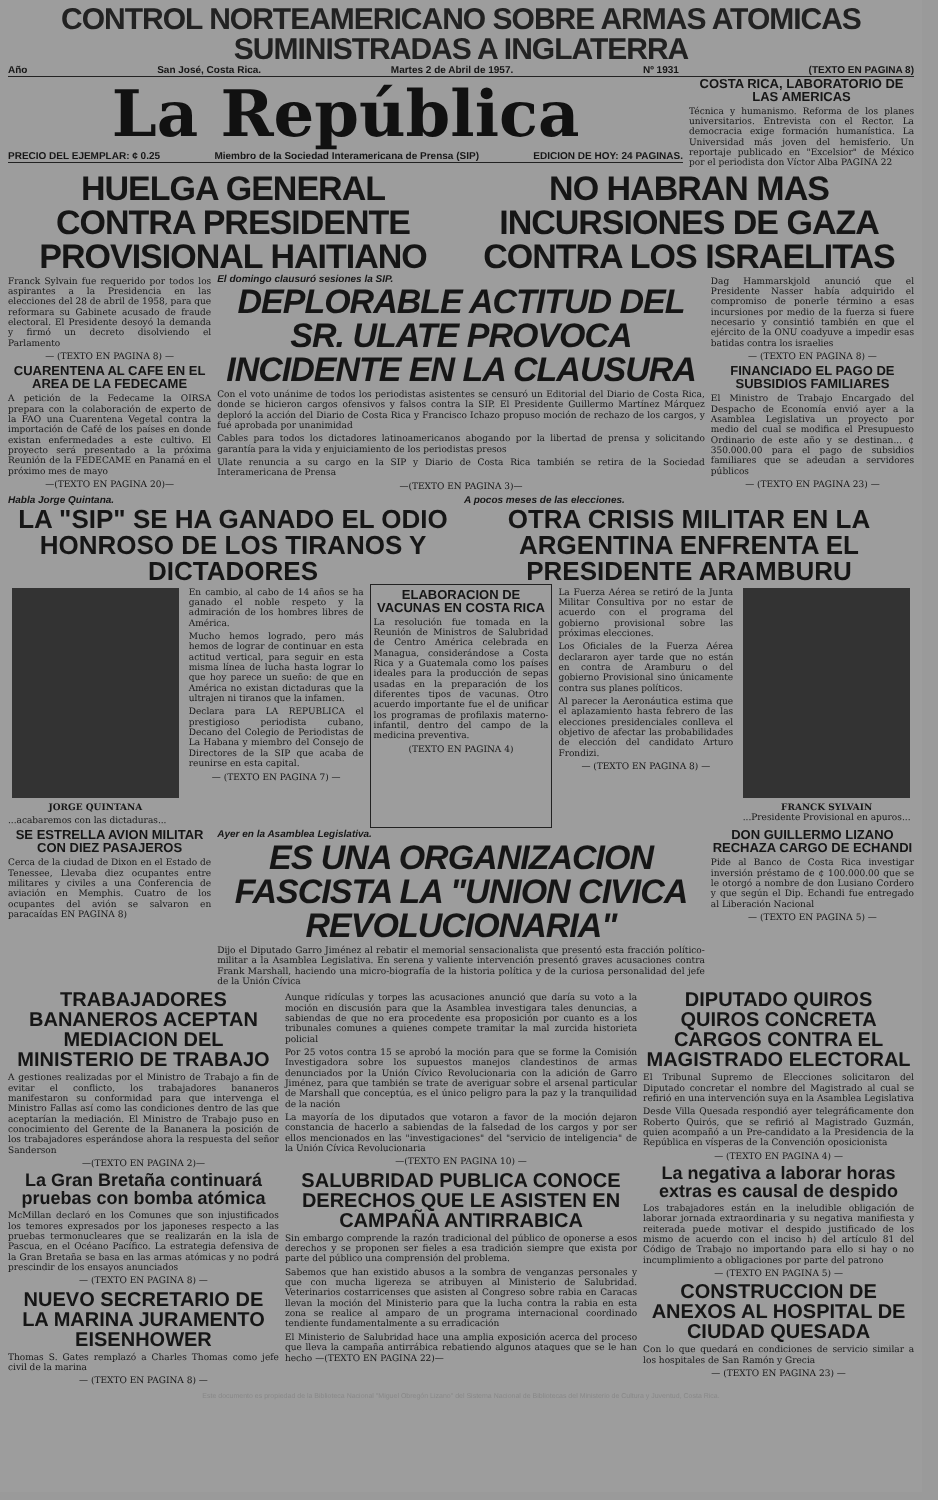CONTROL NORTEAMERICANO SOBRE ARMAS ATOMICAS SUMINISTRADAS A INGLATERRA
Año San José, Costa Rica. Martes 2 de Abril de 1957. Nº 1931 (TEXTO EN PAGINA 8)
La República
PRECIO DEL EJEMPLAR: ¢ 0.25 Miembro de la Sociedad Interamericana de Prensa (SIP) EDICION DE HOY: 24 PAGINAS.
COSTA RICA, LABORATORIO DE LAS AMERICAS
Técnica y humanismo. Reforma de los planes universitarios. Entrevista con el Rector. La democracia exige formación humanística. La Universidad más joven del hemisferio. Un reportaje publicado en "Excelsior" de México por el periodista don Víctor Alba PAGINA 22
HUELGA GENERAL CONTRA PRESIDENTE PROVISIONAL HAITIANO
NO HABRAN MAS INCURSIONES DE GAZA CONTRA LOS ISRAELITAS
Franck Sylvain fue requerido por todos los aspirantes a la Presidencia en las elecciones del 28 de abril de 1958, para que reformara su Gabinete acusado de fraude electoral. El Presidente desoyó la demanda y firmó un decreto disolviendo el Parlamento
— (TEXTO EN PAGINA 8) —
CUARENTENA AL CAFE EN EL AREA DE LA FEDECAME
A petición de la Fedecame la OIRSA prepara con la colaboración de experto de la FAO una Cuarentena Vegetal contra la importación de Café de los países en donde existan enfermedades a este cultivo. El proyecto será presentado a la próxima Reunión de la FEDECAME en Panamá en el próximo mes de mayo
—(TEXTO EN PAGINA 20)—
El domingo clausuró sesiones la SIP.
DEPLORABLE ACTITUD DEL SR. ULATE PROVOCA INCIDENTE EN LA CLAUSURA
Con el voto unánime de todos los periodistas asistentes se censuró un Editorial del Diario de Costa Rica, donde se hicieron cargos ofensivos y falsos contra la SIP. El Presidente Guillermo Martínez Márquez deploró la acción del Diario de Costa Rica y Francisco Ichazo propuso moción de rechazo de los cargos, y fué aprobada por unanimidad
Cables para todos los dictadores latinoamericanos abogando por la libertad de prensa y solicitando garantía para la vida y enjuiciamiento de los periodistas presos
Ulate renuncia a su cargo en la SIP y Diario de Costa Rica también se retira de la Sociedad Interamericana de Prensa
—(TEXTO EN PAGINA 3)—
Dag Hammarskjold anunció que el Presidente Nasser había adquirido el compromiso de ponerle término a esas incursiones por medio de la fuerza si fuere necesario y consintió también en que el ejército de la ONU coadyuve a impedir esas batidas contra los israelies
— (TEXTO EN PAGINA 8) —
FINANCIADO EL PAGO DE SUBSIDIOS FAMILIARES
El Ministro de Trabajo Encargado del Despacho de Economía envió ayer a la Asamblea Legislativa un proyecto por medio del cual se modifica el Presupuesto Ordinario de este año y se destinan... ¢ 350.000.00 para el pago de subsidios familiares que se adeudan a servidores públicos
— (TEXTO EN PAGINA 23) —
Habla Jorge Quintana.
LA "SIP" SE HA GANADO EL ODIO HONROSO DE LOS TIRANOS Y DICTADORES
A pocos meses de las elecciones.
OTRA CRISIS MILITAR EN LA ARGENTINA ENFRENTA EL PRESIDENTE ARAMBURU
JORGE QUINTANA
...acabaremos con las dictaduras...
En cambio, al cabo de 14 años se ha ganado el noble respeto y la admiración de los hombres libres de América.
Mucho hemos logrado, pero más hemos de lograr de continuar en esta actitud vertical, para seguir en esta misma línea de lucha hasta lograr lo que hoy parece un sueño: de que en América no existan dictaduras que la ultrajen ni tiranos que la infamen.
Declara para LA REPUBLICA el prestigioso periodista cubano, Decano del Colegio de Periodistas de La Habana y miembro del Consejo de Directores de la SIP que acaba de reunirse en esta capital.
— (TEXTO EN PAGINA 7) —
ELABORACION DE VACUNAS EN COSTA RICA
La resolución fue tomada en la Reunión de Ministros de Salubridad de Centro América celebrada en Managua, considerándose a Costa Rica y a Guatemala como los países ideales para la producción de sepas usadas en la preparación de los diferentes tipos de vacunas. Otro acuerdo importante fue el de unificar los programas de profilaxis materno-infantil, dentro del campo de la medicina preventiva.
(TEXTO EN PAGINA 4)
La Fuerza Aérea se retiró de la Junta Militar Consultiva por no estar de acuerdo con el programa del gobierno provisional sobre las próximas elecciones.
Los Oficiales de la Fuerza Aérea declararon ayer tarde que no están en contra de Aramburu o del gobierno Provisional sino únicamente contra sus planes políticos.
Al parecer la Aeronáutica estima que el aplazamiento hasta febrero de las elecciones presidenciales conlleva el objetivo de afectar las probabilidades de elección del candidato Arturo Frondizi.
— (TEXTO EN PAGINA 8) —
FRANCK SYLVAIN
...Presidente Provisional en apuros...
SE ESTRELLA AVION MILITAR CON DIEZ PASAJEROS
Cerca de la ciudad de Dixon en el Estado de Tenessee, Llevaba diez ocupantes entre militares y civiles a una Conferencia de aviación en Memphis. Cuatro de los ocupantes del avión se salvaron en paracaídas EN PAGINA 8)
Ayer en la Asamblea Legislativa.
ES UNA ORGANIZACION FASCISTA LA "UNION CIVICA REVOLUCIONARIA"
Dijo el Diputado Garro Jiménez al rebatir el memorial sensacionalista que presentó esta fracción político-militar a la Asamblea Legislativa. En serena y valiente intervención presentó graves acusaciones contra Frank Marshall, haciendo una micro-biografía de la historia política y de la curiosa personalidad del jefe de la Unión Cívica
DON GUILLERMO LIZANO RECHAZA CARGO DE ECHANDI
Pide al Banco de Costa Rica investigar inversión préstamo de ¢ 100.000.00 que se le otorgó a nombre de don Lusiano Cordero y que según el Dip. Echandi fue entregado al Liberación Nacional
— (TEXTO EN PAGINA 5) —
TRABAJADORES BANANEROS ACEPTAN MEDIACION DEL MINISTERIO DE TRABAJO
A gestiones realizadas por el Ministro de Trabajo a fin de evitar el conflicto, los trabajadores bananeros manifestaron su conformidad para que intervenga el Ministro Fallas así como las condiciones dentro de las que aceptarían la mediación. El Ministro de Trabajo puso en conocimiento del Gerente de la Bananera la posición de los trabajadores esperándose ahora la respuesta del señor Sanderson
—(TEXTO EN PAGINA 2)—
La Gran Bretaña continuará pruebas con bomba atómica
McMillan declaró en los Comunes que son injustificados los temores expresados por los japoneses respecto a las pruebas termonucleares que se realizarán en la isla de Pascua, en el Océano Pacífico. La estrategia defensiva de la Gran Bretaña se basa en las armas atómicas y no podrá prescindir de los ensayos anunciados
— (TEXTO EN PAGINA 8) —
NUEVO SECRETARIO DE LA MARINA JURAMENTO EISENHOWER
Thomas S. Gates remplazó a Charles Thomas como jefe civil de la marina
— (TEXTO EN PAGINA 8) —
Aunque ridículas y torpes las acusaciones anunció que daría su voto a la moción en discusión para que la Asamblea investigara tales denuncias, a sabiendas de que no era procedente esa proposición por cuanto es a los tribunales comunes a quienes compete tramitar la mal zurcida historieta policial
Por 25 votos contra 15 se aprobó la moción para que se forme la Comisión Investigadora sobre los supuestos manejos clandestinos de armas denunciados por la Unión Cívico Revolucionaria con la adición de Garro Jiménez, para que también se trate de averiguar sobre el arsenal particular de Marshall que conceptúa, es el único peligro para la paz y la tranquilidad de la nación
La mayoría de los diputados que votaron a favor de la moción dejaron constancia de hacerlo a sabiendas de la falsedad de los cargos y por ser ellos mencionados en las "investigaciones" del "servicio de inteligencia" de la Unión Cívica Revolucionaria
—(TEXTO EN PAGINA 10) —
SALUBRIDAD PUBLICA CONOCE DERECHOS QUE LE ASISTEN EN CAMPAÑA ANTIRRABICA
Sin embargo comprende la razón tradicional del público de oponerse a esos derechos y se proponen ser fieles a esa tradición siempre que exista por parte del público una comprensión del problema.
Sabemos que han existido abusos a la sombra de venganzas personales y que con mucha ligereza se atribuyen al Ministerio de Salubridad. Veterinarios costarricenses que asisten al Congreso sobre rabia en Caracas llevan la moción del Ministerio para que la lucha contra la rabia en esta zona se realice al amparo de un programa internacional coordinado tendiente fundamentalmente a su erradicación
El Ministerio de Salubridad hace una amplia exposición acerca del proceso que lleva la campaña antirrábica rebatiendo algunos ataques que se le han hecho —(TEXTO EN PAGINA 22)—
DIPUTADO QUIROS QUIROS CONCRETA CARGOS CONTRA EL MAGISTRADO ELECTORAL
El Tribunal Supremo de Elecciones solicitaron del Diputado concretar el nombre del Magistrado al cual se refirió en una intervención suya en la Asamblea Legislativa
Desde Villa Quesada respondió ayer telegráficamente don Roberto Quirós, que se refirió al Magistrado Guzmán, quien acompañó a un Pre-candidato a la Presidencia de la República en vísperas de la Convención oposicionista
— (TEXTO EN PAGINA 4) —
La negativa a laborar horas extras es causal de despido
Los trabajadores están en la ineludible obligación de laborar jornada extraordinaria y su negativa manifiesta y reiterada puede motivar el despido justificado de los mismo de acuerdo con el inciso h) del artículo 81 del Código de Trabajo no importando para ello si hay o no incumplimiento a obligaciones por parte del patrono
— (TEXTO EN PAGINA 5) —
CONSTRUCCION DE ANEXOS AL HOSPITAL DE CIUDAD QUESADA
Con lo que quedará en condiciones de servicio similar a los hospitales de San Ramón y Grecia
— (TEXTO EN PAGINA 23) —
Este documento es propiedad de la Biblioteca Nacional "Miguel Obregón Lizano" del Sistema Nacional de Bibliotecas del Ministerio de Cultura y Juventud, Costa Rica.